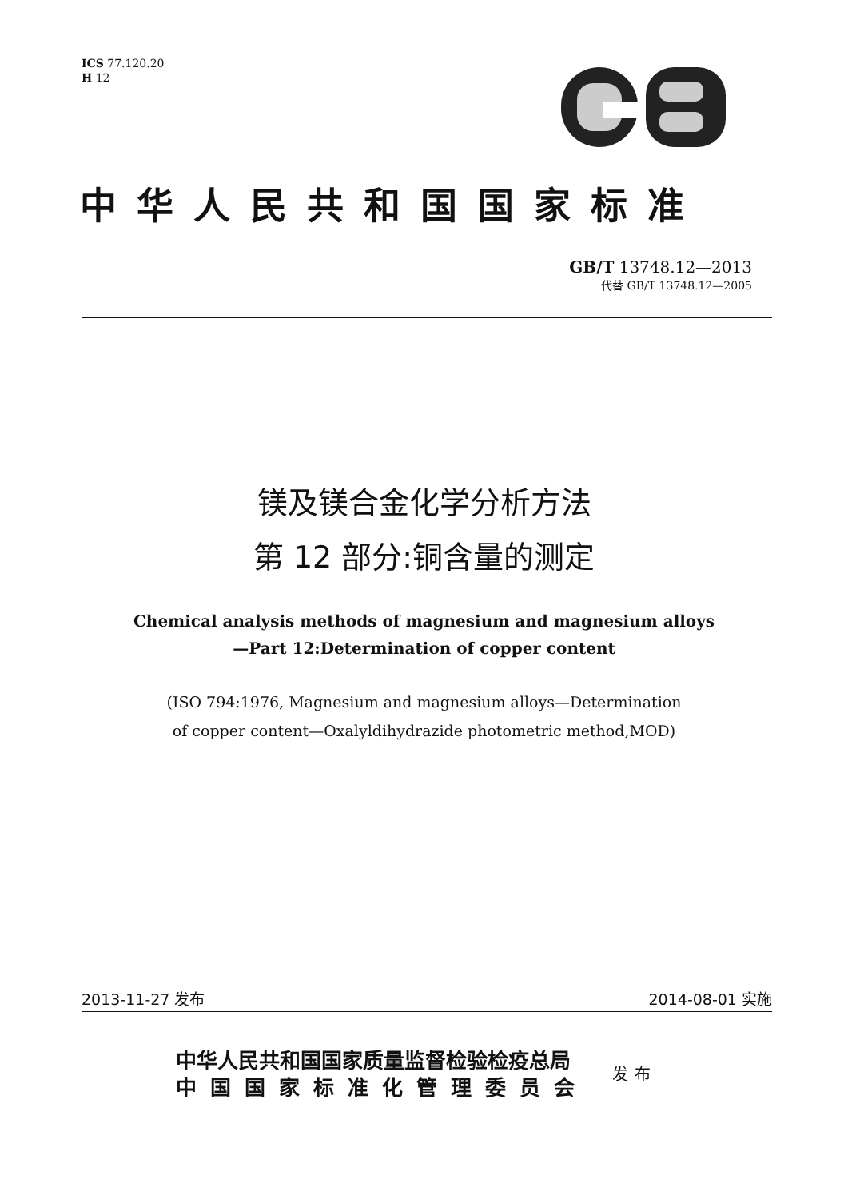ICS 77.120.20
H 12
中华人民共和国国家标准
GB/T 13748.12—2013
代替 GB/T 13748.12—2005
镁及镁合金化学分析方法
第 12 部分:铜含量的测定
Chemical analysis methods of magnesium and magnesium alloys
—Part 12:Determination of copper content
(ISO 794:1976, Magnesium and magnesium alloys—Determination
of copper content—Oxalyldihydrazide photometric method,MOD)
2013-11-27 发布 2014-08-01 实施
中华人民共和国国家质量监督检验检疫总局
中国国家标准化管理委员会
发布